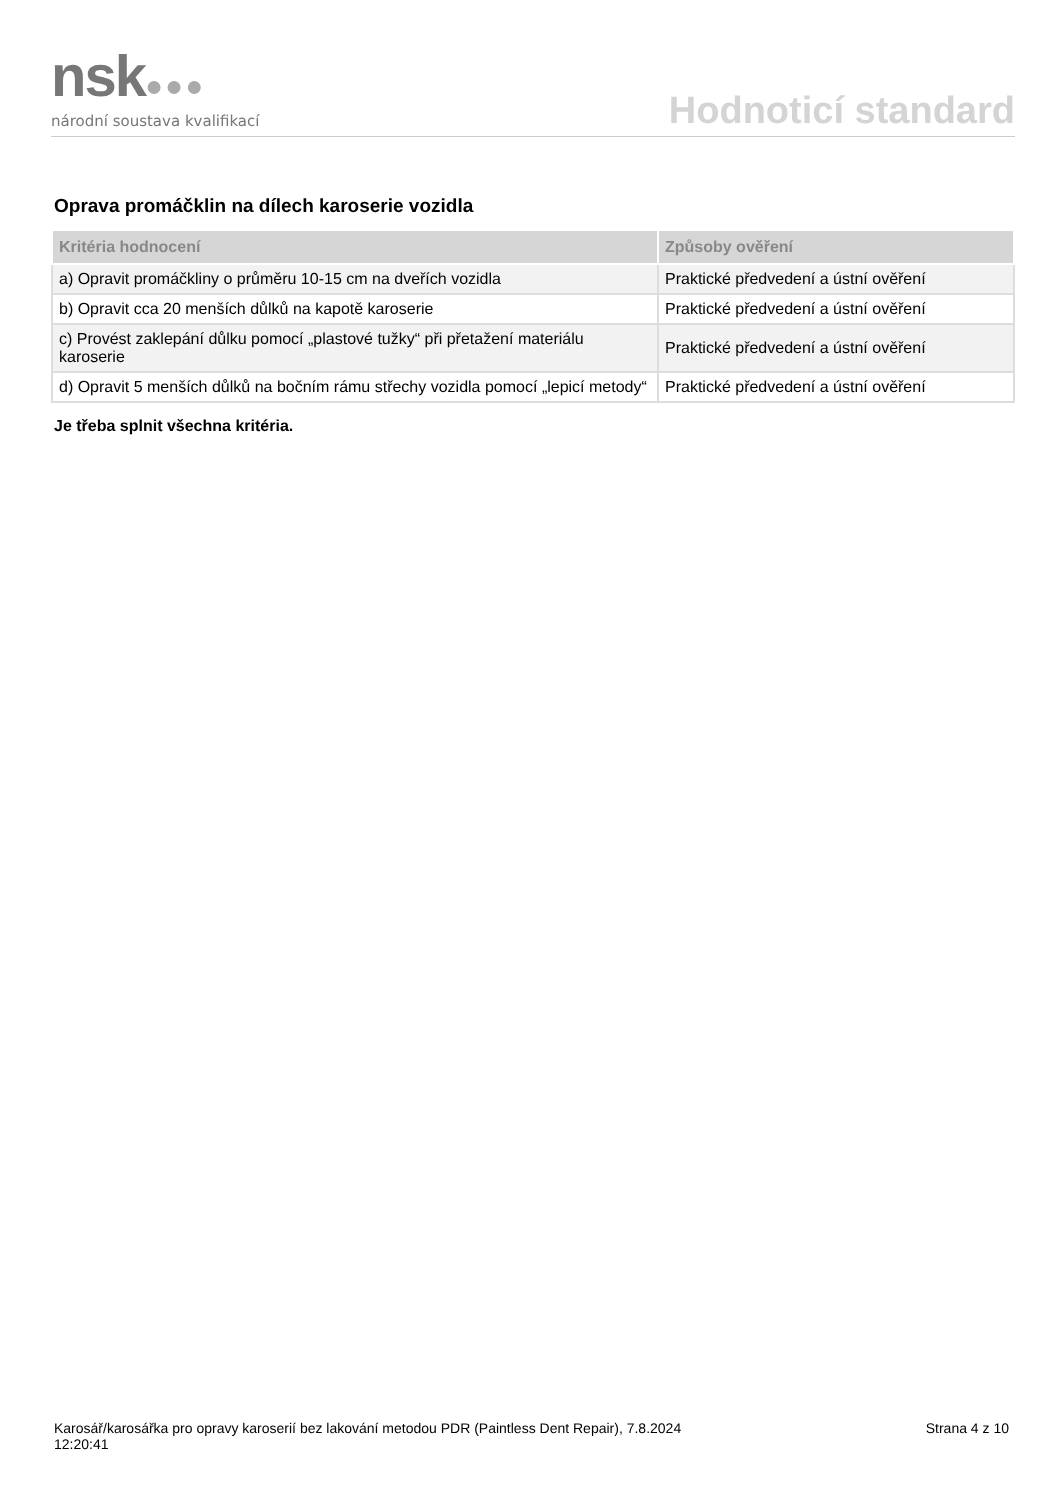nsk●●●
národní soustava kvalifikací
Hodnoticí standard
Oprava promáčklin na dílech karoserie vozidla
| Kritéria hodnocení | Způsoby ověření |
| --- | --- |
| a) Opravit promáčkliny o průměru 10-15 cm na dveřích vozidla | Praktické předvedení a ústní ověření |
| b) Opravit cca 20 menších důlků na kapotě karoserie | Praktické předvedení a ústní ověření |
| c) Provést zaklepání důlku pomocí „plastové tužky“ při přetažení materiálu karoserie | Praktické předvedení a ústní ověření |
| d) Opravit 5 menších důlků na bočním rámu střechy vozidla pomocí „lepicí metody“ | Praktické předvedení a ústní ověření |
Je třeba splnit všechna kritéria.
Karosář/karosářka pro opravy karoserií bez lakování metodou PDR (Paintless Dent Repair), 7.8.2024
12:20:41
Strana 4 z 10